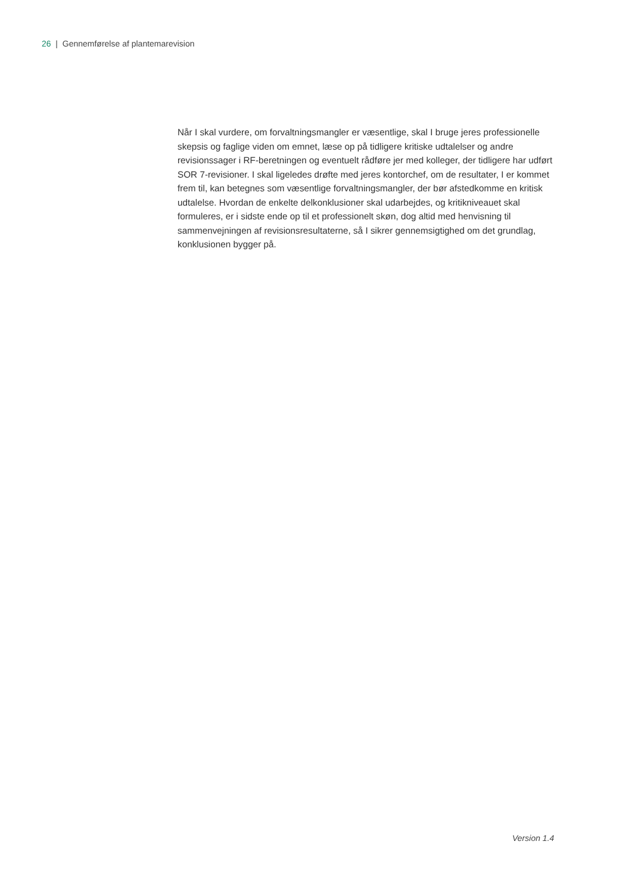26 | Gennemførelse af plantemarevision
Når I skal vurdere, om forvaltningsmangler er væsentlige, skal I bruge jeres professio­nelle skepsis og faglige viden om emnet, læse op på tidligere kritiske udtalelser og an­dre revisionssager i RF-beretningen og eventuelt rådføre jer med kolleger, der tidlige­re har udført SOR 7-revisioner. I skal ligeledes drøfte med jeres kontorchef, om de re­sultater, I er kommet frem til, kan betegnes som væsentlige forvaltningsmangler, der bør afstedkomme en kritisk udtalelse. Hvordan de enkelte delkonklusioner skal udar­bejdes, og kritikniveauet skal formuleres, er i sidste ende op til et professionelt skøn, dog altid med henvisning til sammenvejningen af revisionsresultaterne, så I sikrer gen­nemsigtighed om det grundlag, konklusionen bygger på.
Version 1.4